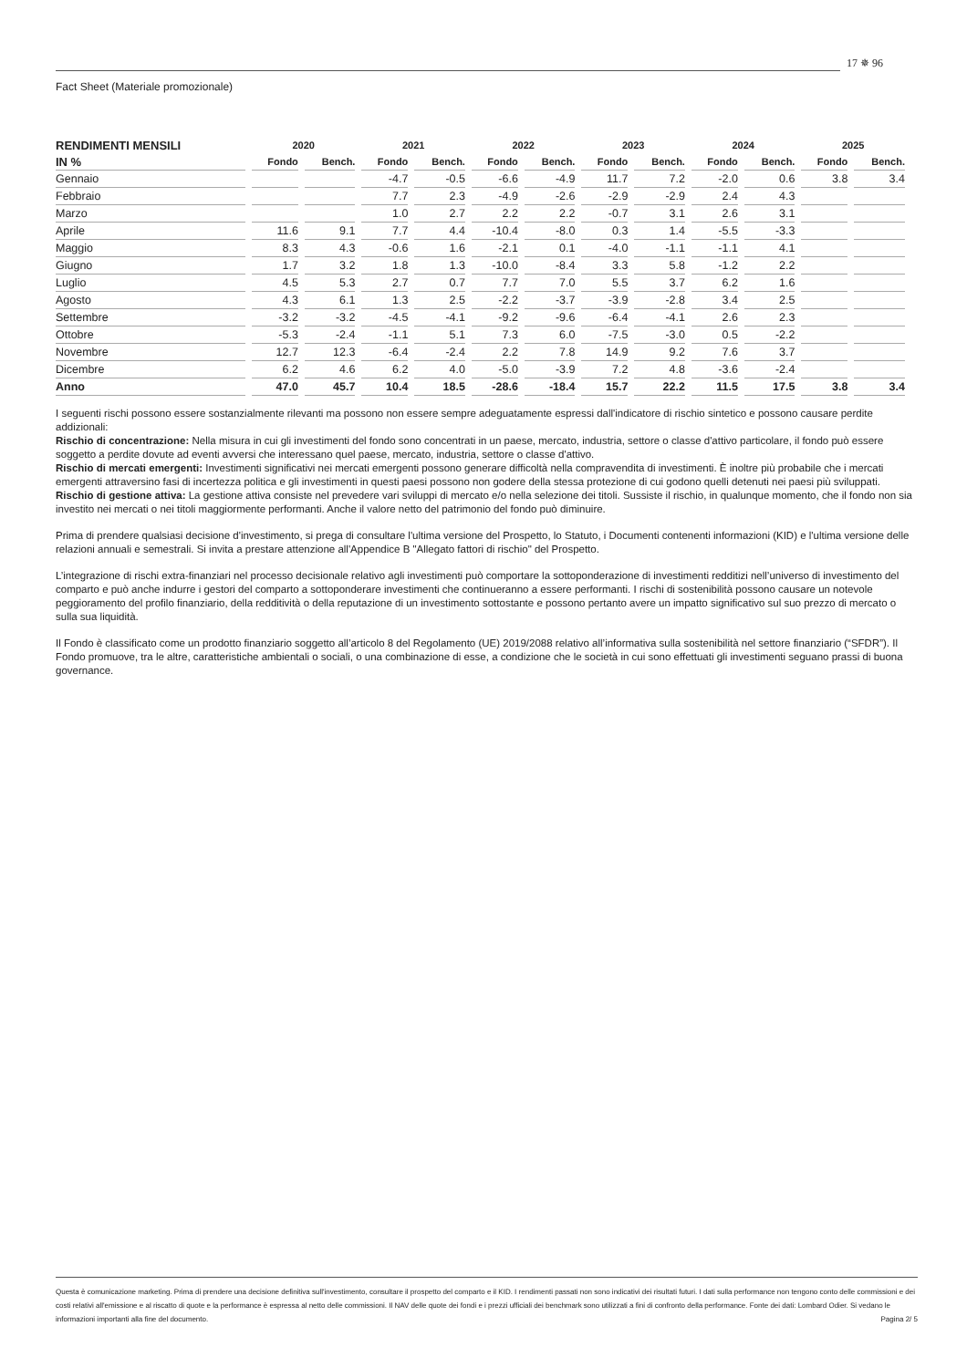Fact Sheet (Materiale promozionale)
17 ✵ 96
| RENDIMENTI MENSILI | 2020 | | 2021 | | 2022 | | 2023 | | 2024 | | 2025 | |
| --- | --- | --- | --- | --- | --- | --- | --- | --- | --- | --- | --- | --- |
| IN % | Fondo | Bench. | Fondo | Bench. | Fondo | Bench. | Fondo | Bench. | Fondo | Bench. | Fondo | Bench. |
| Gennaio | | | -4.7 | -0.5 | -6.6 | -4.9 | 11.7 | 7.2 | -2.0 | 0.6 | 3.8 | 3.4 |
| Febbraio | | | 7.7 | 2.3 | -4.9 | -2.6 | -2.9 | -2.9 | 2.4 | 4.3 | | |
| Marzo | | | 1.0 | 2.7 | 2.2 | 2.2 | -0.7 | 3.1 | 2.6 | 3.1 | | |
| Aprile | 11.6 | 9.1 | 7.7 | 4.4 | -10.4 | -8.0 | 0.3 | 1.4 | -5.5 | -3.3 | | |
| Maggio | 8.3 | 4.3 | -0.6 | 1.6 | -2.1 | 0.1 | -4.0 | -1.1 | -1.1 | 4.1 | | |
| Giugno | 1.7 | 3.2 | 1.8 | 1.3 | -10.0 | -8.4 | 3.3 | 5.8 | -1.2 | 2.2 | | |
| Luglio | 4.5 | 5.3 | 2.7 | 0.7 | 7.7 | 7.0 | 5.5 | 3.7 | 6.2 | 1.6 | | |
| Agosto | 4.3 | 6.1 | 1.3 | 2.5 | -2.2 | -3.7 | -3.9 | -2.8 | 3.4 | 2.5 | | |
| Settembre | -3.2 | -3.2 | -4.5 | -4.1 | -9.2 | -9.6 | -6.4 | -4.1 | 2.6 | 2.3 | | |
| Ottobre | -5.3 | -2.4 | -1.1 | 5.1 | 7.3 | 6.0 | -7.5 | -3.0 | 0.5 | -2.2 | | |
| Novembre | 12.7 | 12.3 | -6.4 | -2.4 | 2.2 | 7.8 | 14.9 | 9.2 | 7.6 | 3.7 | | |
| Dicembre | 6.2 | 4.6 | 6.2 | 4.0 | -5.0 | -3.9 | 7.2 | 4.8 | -3.6 | -2.4 | | |
| Anno | 47.0 | 45.7 | 10.4 | 18.5 | -28.6 | -18.4 | 15.7 | 22.2 | 11.5 | 17.5 | 3.8 | 3.4 |
I seguenti rischi possono essere sostanzialmente rilevanti ma possono non essere sempre adeguatamente espressi dall'indicatore di rischio sintetico e possono causare perdite addizionali:
Rischio di concentrazione: Nella misura in cui gli investimenti del fondo sono concentrati in un paese, mercato, industria, settore o classe d'attivo particolare, il fondo può essere soggetto a perdite dovute ad eventi avversi che interessano quel paese, mercato, industria, settore o classe d'attivo.
Rischio di mercati emergenti: Investimenti significativi nei mercati emergenti possono generare difficoltà nella compravendita di investimenti. È inoltre più probabile che i mercati emergenti attraversino fasi di incertezza politica e gli investimenti in questi paesi possono non godere della stessa protezione di cui godono quelli detenuti nei paesi più sviluppati.
Rischio di gestione attiva: La gestione attiva consiste nel prevedere vari sviluppi di mercato e/o nella selezione dei titoli. Sussiste il rischio, in qualunque momento, che il fondo non sia investito nei mercati o nei titoli maggiormente performanti. Anche il valore netto del patrimonio del fondo può diminuire.
Prima di prendere qualsiasi decisione d'investimento, si prega di consultare l'ultima versione del Prospetto, lo Statuto, i Documenti contenenti informazioni (KID) e l'ultima versione delle relazioni annuali e semestrali. Si invita a prestare attenzione all'Appendice B "Allegato fattori di rischio" del Prospetto.
L’integrazione di rischi extra-finanziari nel processo decisionale relativo agli investimenti può comportare la sottoponderazione di investimenti redditizi nell’universo di investimento del comparto e può anche indurre i gestori del comparto a sottoponderare investimenti che continueranno a essere performanti. I rischi di sostenibilità possono causare un notevole peggioramento del profilo finanziario, della redditività o della reputazione di un investimento sottostante e possono pertanto avere un impatto significativo sul suo prezzo di mercato o sulla sua liquidità.
Il Fondo è classificato come un prodotto finanziario soggetto all’articolo 8 del Regolamento (UE) 2019/2088 relativo all’informativa sulla sostenibilità nel settore finanziario (“SFDR”). Il Fondo promuove, tra le altre, caratteristiche ambientali o sociali, o una combinazione di esse, a condizione che le società in cui sono effettuati gli investimenti seguano prassi di buona governance.
Questa è comunicazione marketing. Prima di prendere una decisione definitiva sull'investimento, consultare il prospetto del comparto e il KID. I rendimenti passati non sono indicativi dei risultati futuri. I dati sulla performance non tengono conto delle commissioni e dei costi relativi all'emissione e al riscatto di quote e la performance è espressa al netto delle commissioni. Il NAV delle quote dei fondi e i prezzi ufficiali dei benchmark sono utilizzati a fini di confronto della performance. Fonte dei dati: Lombard Odier. Si vedano le informazioni importanti alla fine del documento. Pagina 2/ 5